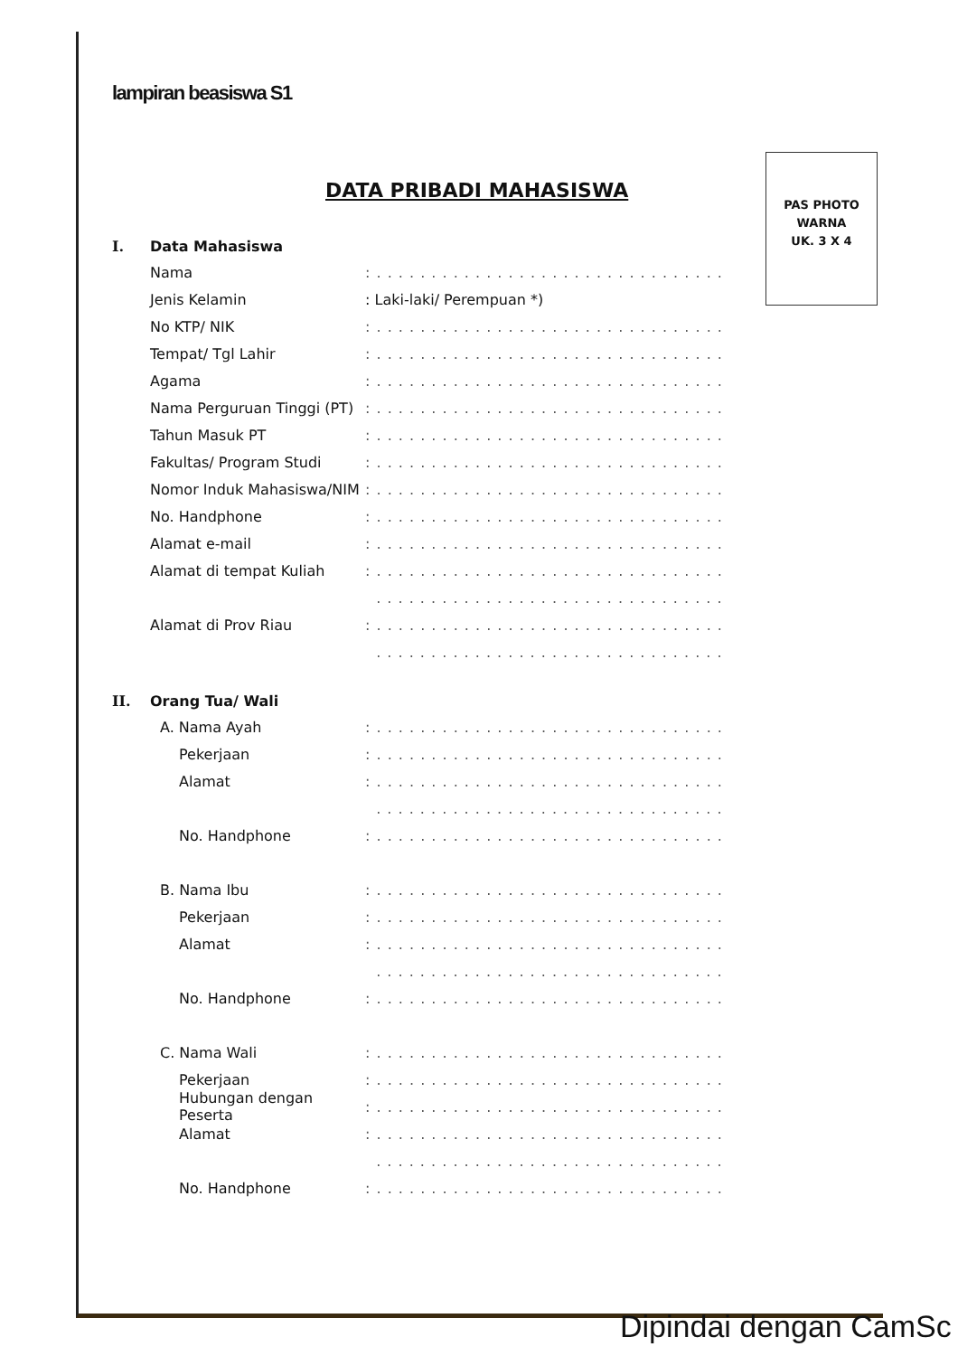lampiran beasiswa S1
PAS PHOTO
WARNA
UK. 3 X 4
DATA PRIBADI MAHASISWA
I. Data Mahasiswa
Nama
: . . . . . . . . . . . . . . . . . . . . . . . . . . . . . . . .
Jenis Kelamin : Laki-laki/ Perempuan *)
No KTP/ NIK
: . . . . . . . . . . . . . . . . . . . . . . . . . . . . . . . .
Tempat/ Tgl Lahir
: . . . . . . . . . . . . . . . . . . . . . . . . . . . . . . . .
Agama
: . . . . . . . . . . . . . . . . . . . . . . . . . . . . . . . .
Nama Perguruan Tinggi (PT)
: . . . . . . . . . . . . . . . . . . . . . . . . . . . . . . . .
Tahun Masuk PT
: . . . . . . . . . . . . . . . . . . . . . . . . . . . . . . . .
Fakultas/ Program Studi
: . . . . . . . . . . . . . . . . . . . . . . . . . . . . . . . .
Nomor Induk Mahasiswa/NIM
: . . . . . . . . . . . . . . . . . . . . . . . . . . . . . . . .
No. Handphone
: . . . . . . . . . . . . . . . . . . . . . . . . . . . . . . . .
Alamat e-mail
: . . . . . . . . . . . . . . . . . . . . . . . . . . . . . . . .
Alamat di tempat Kuliah
: . . . . . . . . . . . . . . . . . . . . . . . . . . . . . . . .
. . . . . . . . . . . . . . . . . . . . . . . . . . . . . . . .
Alamat di Prov Riau
: . . . . . . . . . . . . . . . . . . . . . . . . . . . . . . . .
. . . . . . . . . . . . . . . . . . . . . . . . . . . . . . . .
II. Orang Tua/ Wali
A. Nama Ayah
: . . . . . . . . . . . . . . . . . . . . . . . . . . . . . . . .
Pekerjaan
: . . . . . . . . . . . . . . . . . . . . . . . . . . . . . . . .
Alamat
: . . . . . . . . . . . . . . . . . . . . . . . . . . . . . . . .
. . . . . . . . . . . . . . . . . . . . . . . . . . . . . . . .
No. Handphone
: . . . . . . . . . . . . . . . . . . . . . . . . . . . . . . . .
B. Nama Ibu
: . . . . . . . . . . . . . . . . . . . . . . . . . . . . . . . .
Pekerjaan
: . . . . . . . . . . . . . . . . . . . . . . . . . . . . . . . .
Alamat
: . . . . . . . . . . . . . . . . . . . . . . . . . . . . . . . .
. . . . . . . . . . . . . . . . . . . . . . . . . . . . . . . .
No. Handphone
: . . . . . . . . . . . . . . . . . . . . . . . . . . . . . . . .
C. Nama Wali
: . . . . . . . . . . . . . . . . . . . . . . . . . . . . . . . .
Pekerjaan
: . . . . . . . . . . . . . . . . . . . . . . . . . . . . . . . .
Hubungan dengan Peserta
: . . . . . . . . . . . . . . . . . . . . . . . . . . . . . . . .
Alamat
: . . . . . . . . . . . . . . . . . . . . . . . . . . . . . . . .
. . . . . . . . . . . . . . . . . . . . . . . . . . . . . . . .
No. Handphone
: . . . . . . . . . . . . . . . . . . . . . . . . . . . . . . . .
Dipindai dengan CamSc